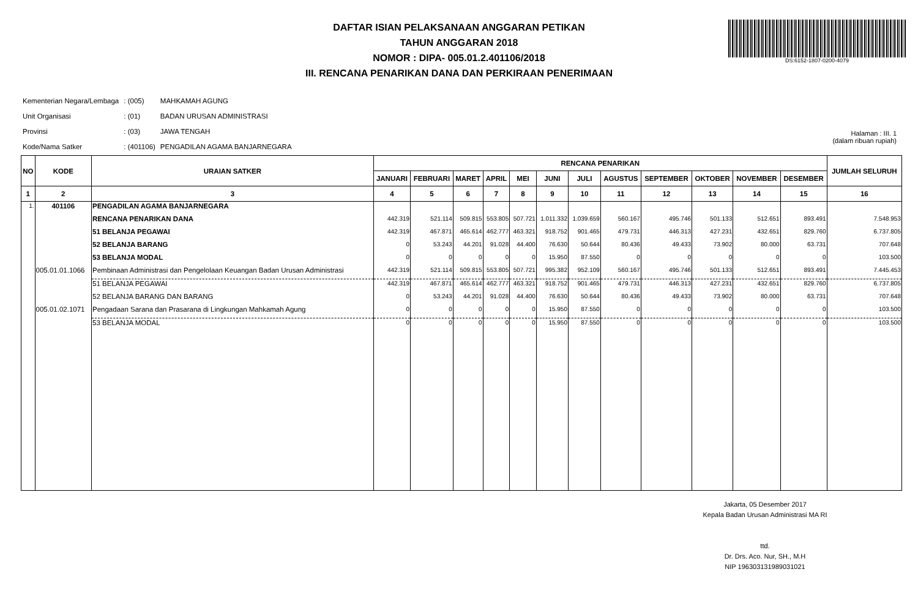DAFTAR ISIAN PELAKSANAAN ANGGARAN PETIKAN
TAHUN ANGGARAN 2018
NOMOR : DIPA- 005.01.2.401106/2018
III. RENCANA PENARIKAN DANA DAN PERKIRAAN PENERIMAAN
DS:6152-1807-0200-4079
| Kementerian Negara/Lembaga | : (005) | MAHKAMAH AGUNG |
| Unit Organisasi | : (01) | BADAN URUSAN ADMINISTRASI |
| Provinsi | : (03) | JAWA TENGAH |
| Kode/Nama Satker | : (401106) | PENGADILAN AGAMA BANJARNEGARA |
Halaman : III. 1
(dalam ribuan rupiah)
| NO | KODE | URAIAN SATKER | RENCANA PENARIKAN | | | | | | | | | | | | JUMLAH SELURUH |
| --- | --- | --- | --- | --- | --- | --- | --- | --- | --- | --- | --- | --- | --- | --- | --- |
| | | | JANUARI | FEBRUARI | MARET | APRIL | MEI | JUNI | JULI | AGUSTUS | SEPTEMBER | OKTOBER | NOVEMBER | DESEMBER | |
| 1 | 2 | 3 | 4 | 5 | 6 | 7 | 8 | 9 | 10 | 11 | 12 | 13 | 14 | 15 | 16 |
| 1. | 401106 | PENGADILAN AGAMA BANJARNEGARA | | | | | | | | | | | | | |
| | | RENCANA PENARIKAN DANA | 442.319 | 521.114 | 509.815 | 553.805 | 507.721 | 1.011.332 | 1.039.659 | 560.167 | 495.746 | 501.133 | 512.651 | 893.491 | 7.548.953 |
| | | 51 BELANJA PEGAWAI | 442.319 | 467.871 | 465.614 | 462.777 | 463.321 | 918.752 | 901.465 | 479.731 | 446.313 | 427.231 | 432.651 | 829.760 | 6.737.805 |
| | | 52 BELANJA BARANG | 0 | 53.243 | 44.201 | 91.028 | 44.400 | 76.630 | 50.644 | 80.436 | 49.433 | 73.902 | 80.000 | 63.731 | 707.648 |
| | | 53 BELANJA MODAL | 0 | 0 | 0 | 0 | 0 | 15.950 | 87.550 | 0 | 0 | 0 | 0 | 0 | 103.500 |
| | 005.01.01.1066 | Pembinaan Administrasi dan Pengelolaan Keuangan Badan Urusan Administrasi | 442.319 | 521.114 | 509.815 | 553.805 | 507.721 | 995.382 | 952.109 | 560.167 | 495.746 | 501.133 | 512.651 | 893.491 | 7.445.453 |
| | | 51 BELANJA PEGAWAI | 442.319 | 467.871 | 465.614 | 462.777 | 463.321 | 918.752 | 901.465 | 479.731 | 446.313 | 427.231 | 432.651 | 829.760 | 6.737.805 |
| | | 52 BELANJA BARANG DAN BARANG | 0 | 53.243 | 44.201 | 91.028 | 44.400 | 76.630 | 50.644 | 80.436 | 49.433 | 73.902 | 80.000 | 63.731 | 707.648 |
| | 005.01.02.1071 | Pengadaan Sarana dan Prasarana di Lingkungan Mahkamah Agung | 0 | 0 | 0 | 0 | 0 | 15.950 | 87.550 | 0 | 0 | 0 | 0 | 0 | 103.500 |
| | | 53 BELANJA MODAL | 0 | 0 | 0 | 0 | 0 | 15.950 | 87.550 | 0 | 0 | 0 | 0 | 0 | 103.500 |
Jakarta, 05 Desember 2017
Kepala Badan Urusan Administrasi MA RI
ttd.
Dr. Drs. Aco. Nur, SH., M.H
NIP 196303131989031021